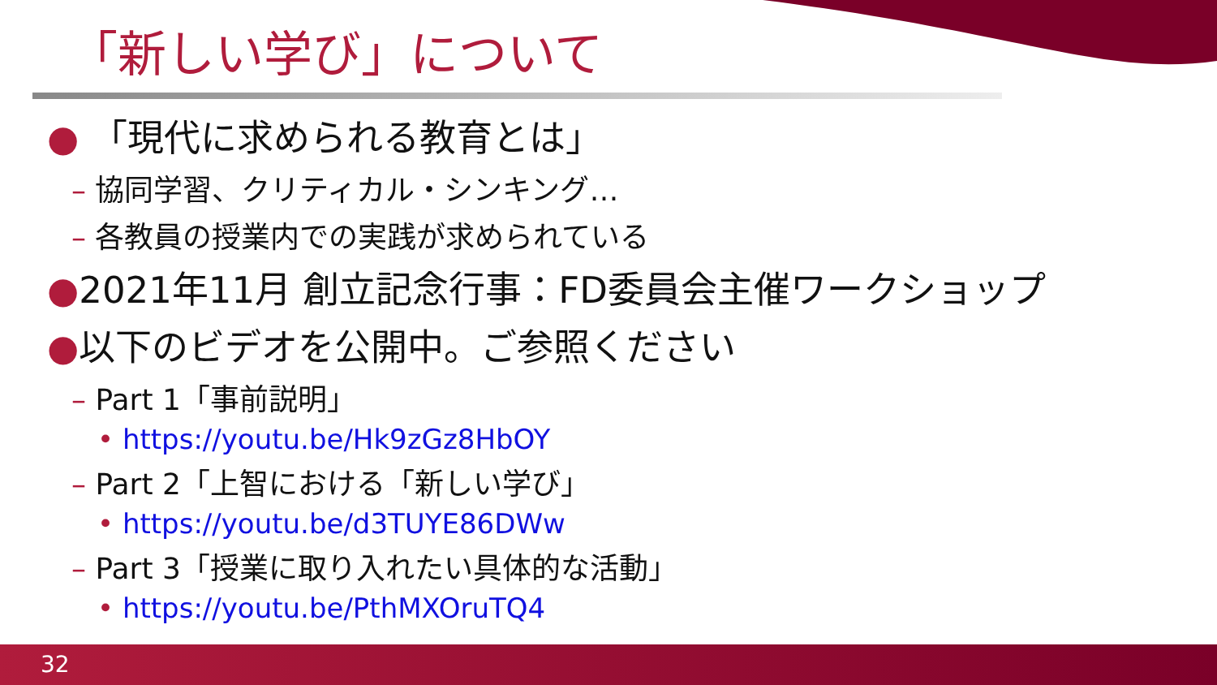「新しい学び」について
● 「現代に求められる教育とは」
– 協同学習、クリティカル・シンキング…
– 各教員の授業内での実践が求められている
●2021年11月 創立記念行事：FD委員会主催ワークショップ
●以下のビデオを公開中。ご参照ください
– Part 1「事前説明」
• https://youtu.be/Hk9zGz8HbOY
– Part 2「上智における「新しい学び」
• https://youtu.be/d3TUYE86DWw
– Part 3「授業に取り入れたい具体的な活動」
• https://youtu.be/PthMXOruTQ4
32